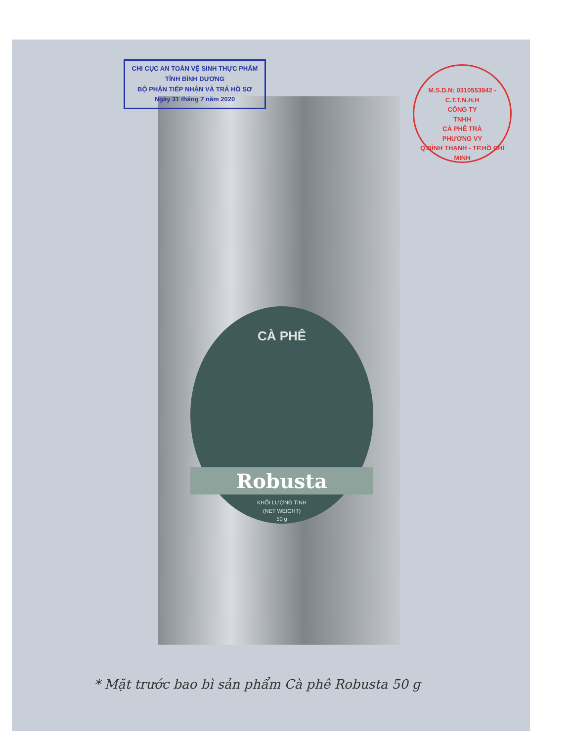CHI CỤC AN TOÀN VỆ SINH THỰC PHẨM
TỈNH BÌNH DƯƠNG
BỘ PHẬN TIẾP NHẬN VÀ TRẢ HỒ SƠ
Ngày 31 tháng 7 năm 2020
M.S.D.N: 0310553942 - C.T.T.N.H.H
CÔNG TY
TNHH
CÀ PHÊ TRÀ
PHƯƠNG VY
Q.BÌNH THẠNH - TP.HỒ CHÍ MINH
CÀ PHÊ
Robusta
KHỐI LƯỢNG TỊNH
(NET WEIGHT)
50 g
* Mặt trước bao bì sản phẩm Cà phê Robusta 50 g